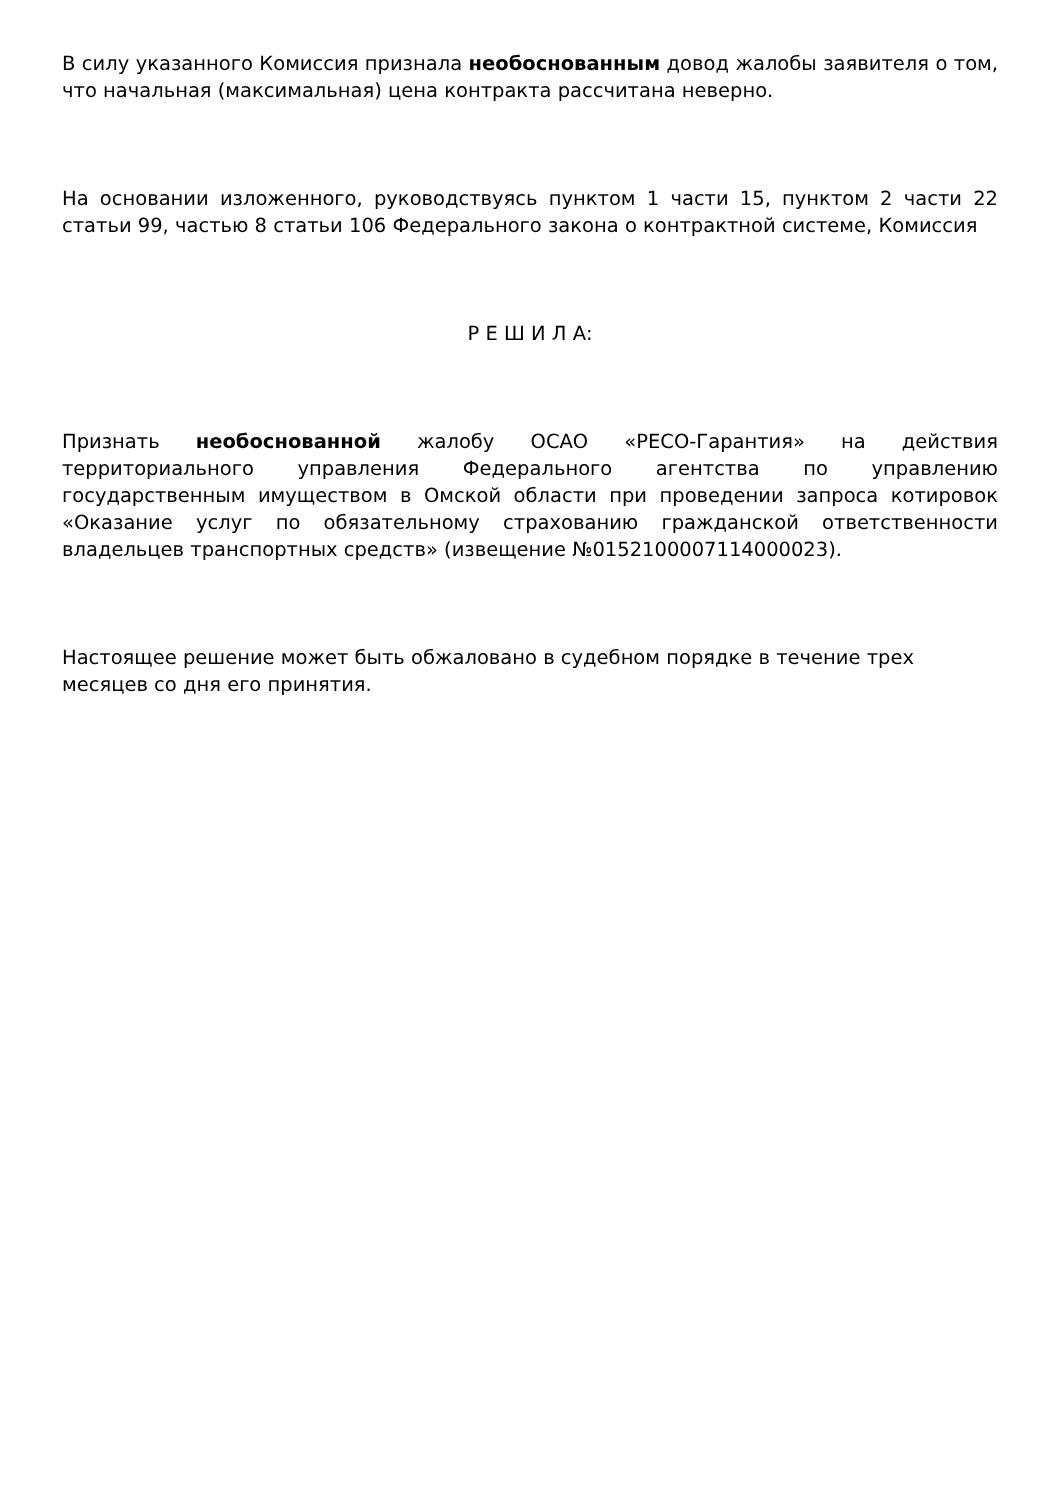В силу указанного Комиссия признала необоснованным довод жалобы заявителя о том, что начальная (максимальная) цена контракта рассчитана неверно.
На основании изложенного, руководствуясь пунктом 1 части 15, пунктом 2 части 22 статьи 99, частью 8 статьи 106 Федерального закона о контрактной системе, Комиссия
Р Е Ш И Л А:
Признать необоснованной жалобу ОСАО «РЕСО-Гарантия» на действия территориального управления Федерального агентства по управлению государственным имуществом в Омской области при проведении запроса котировок «Оказание услуг по обязательному страхованию гражданской ответственности владельцев транспортных средств» (извещение №0152100007114000023).
Настоящее решение может быть обжаловано в судебном порядке в течение трех месяцев со дня его принятия.